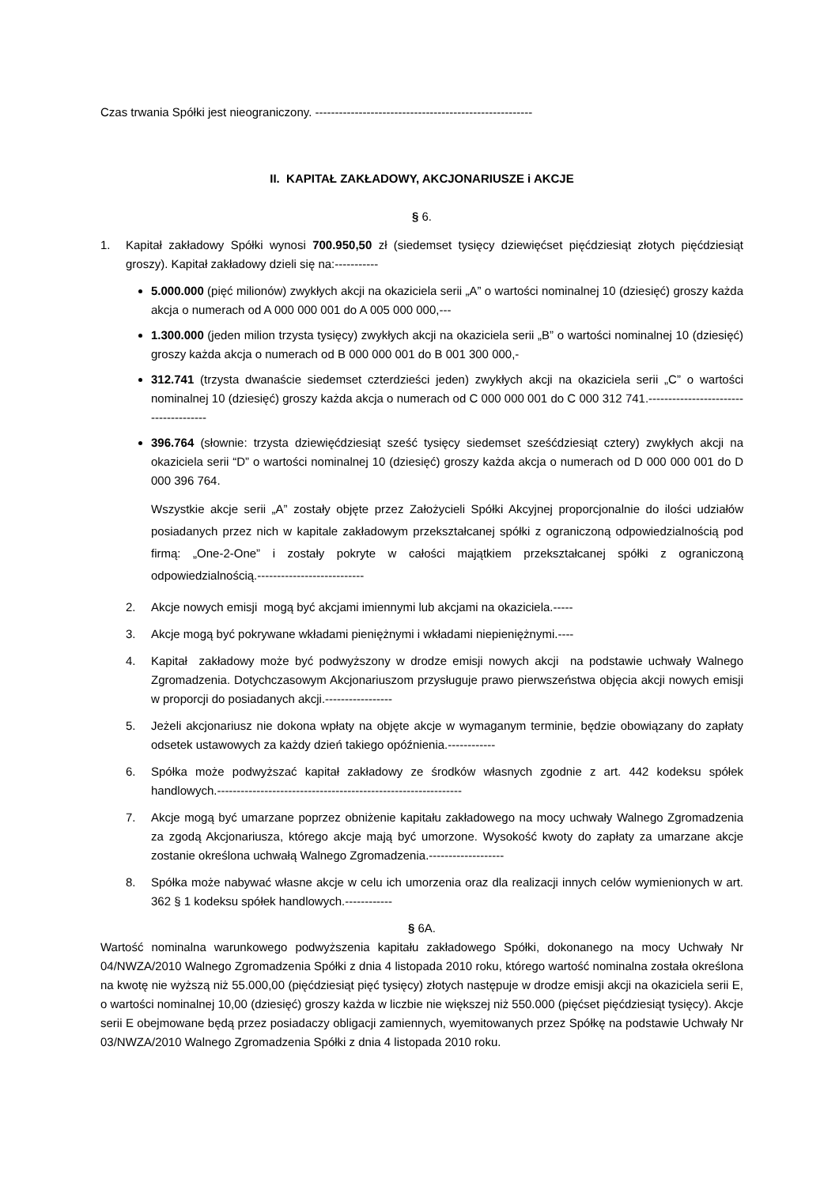Czas trwania Spółki jest nieograniczony. -------------------------------------------------------
II. KAPITAŁ ZAKŁADOWY, AKCJONARIUSZE i AKCJE
§ 6.
1. Kapitał zakładowy Spółki wynosi 700.950,50 zł (siedemset tysięcy dziewięćset pięćdziesiąt złotych pięćdziesiąt groszy). Kapitał zakładowy dzieli się na:-----------
5.000.000 (pięć milionów) zwykłych akcji na okaziciela serii „A” o wartości nominalnej 10 (dziesięć) groszy każda akcja o numerach od A 000 000 001 do A 005 000 000,---
1.300.000 (jeden milion trzysta tysięcy) zwykłych akcji na okaziciela serii „B” o wartości nominalnej 10 (dziesięć) groszy każda akcja o numerach od B 000 000 001 do B 001 300 000,-
312.741 (trzysta dwanaście siedemset czterdzieści jeden) zwykłych akcji na okaziciela serii „C” o wartości nominalnej 10 (dziesięć) groszy każda akcja o numerach od C 000 000 001 do C 000 312 741.--------------------------------------
396.764 (słownie: trzysta dziewięćdziesiąt sześć tysięcy siedemset sześćdziesiąt cztery) zwykłych akcji na okaziciela serii “D” o wartości nominalnej 10 (dziesięć) groszy każda akcja o numerach od D 000 000 001 do D 000 396 764.
Wszystkie akcje serii „A” zostały objęte przez Założycieli Spółki Akcyjnej proporcjonalnie do ilości udziałów posiadanych przez nich w kapitale zakładowym przekształcanej spółki z ograniczoną odpowiedzialnością pod firmą: „One-2-One” i zostały pokryte w całości majątkiem przekształcanej spółki z ograniczoną odpowiedzialnością.---------------------------
2. Akcje nowych emisji mogą być akcjami imiennymi lub akcjami na okaziciela.-----
3. Akcje mogą być pokrywane wkładami pieniężnymi i wkładami niepieniężnymi.----
4. Kapitał zakładowy może być podwyższony w drodze emisji nowych akcji na podstawie uchwały Walnego Zgromadzenia. Dotychczasowym Akcjonariuszom przysługuje prawo pierwszeństwa objęcia akcji nowych emisji w proporcji do posiadanych akcji.-----------------
5. Jeżeli akcjonariusz nie dokona wpłaty na objęte akcje w wymaganym terminie, będzie obowiązany do zapłaty odsetek ustawowych za każdy dzień takiego opóźnienia.------------
6. Spółka może podwyższać kapitał zakładowy ze środków własnych zgodnie z art. 442 kodeksu spółek handlowych.--------------------------------------------------------------
7. Akcje mogą być umarzane poprzez obniżenie kapitału zakładowego na mocy uchwały Walnego Zgromadzenia za zgodą Akcjonariusza, którego akcje mają być umorzone. Wysokość kwoty do zapłaty za umarzane akcje zostanie określona uchwałą Walnego Zgromadzenia.-------------------
8. Spółka może nabywać własne akcje w celu ich umorzenia oraz dla realizacji innych celów wymienionych w art. 362 § 1 kodeksu spółek handlowych.------------
§ 6A.
Wartość nominalna warunkowego podwyższenia kapitału zakładowego Spółki, dokonanego na mocy Uchwały Nr 04/NWZA/2010 Walnego Zgromadzenia Spółki z dnia 4 listopada 2010 roku, którego wartość nominalna została określona na kwotę nie wyższą niż 55.000,00 (pięćdziesiąt pięć tysięcy) złotych następuje w drodze emisji akcji na okaziciela serii E, o wartości nominalnej 10,00 (dziesięć) groszy każda w liczbie nie większej niż 550.000 (pięćset pięćdziesiąt tysięcy). Akcje serii E obejmowane będą przez posiadaczy obligacji zamiennych, wyemitowanych przez Spółkę na podstawie Uchwały Nr 03/NWZA/2010 Walnego Zgromadzenia Spółki z dnia 4 listopada 2010 roku.